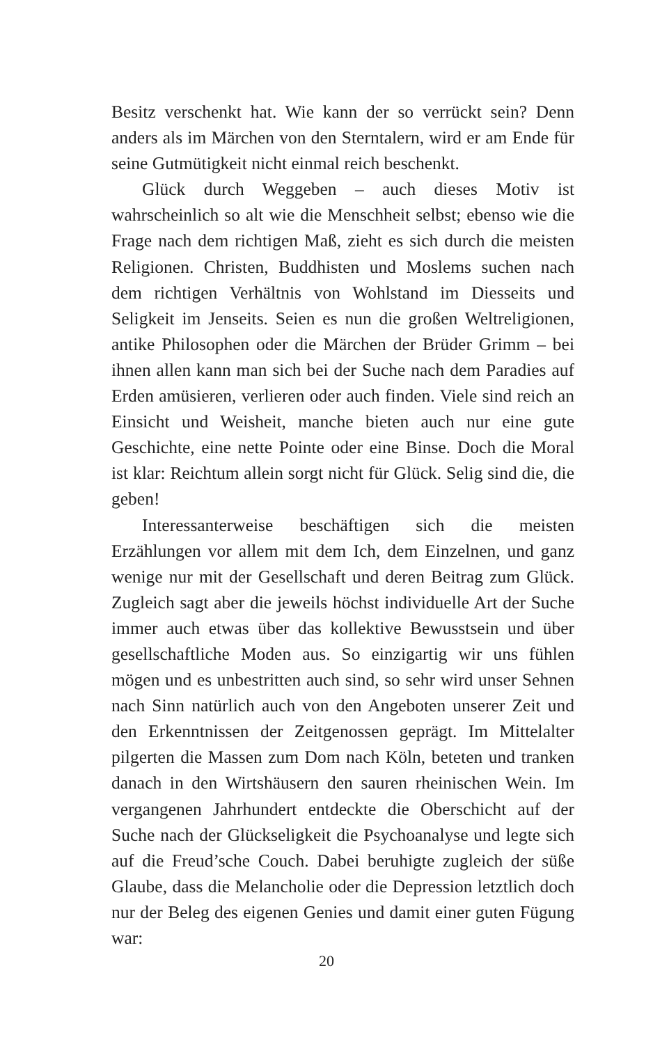Besitz verschenkt hat. Wie kann der so verrückt sein? Denn anders als im Märchen von den Sterntalern, wird er am Ende für seine Gutmütigkeit nicht einmal reich beschenkt.
Glück durch Weggeben – auch dieses Motiv ist wahrscheinlich so alt wie die Menschheit selbst; ebenso wie die Frage nach dem richtigen Maß, zieht es sich durch die meisten Religionen. Christen, Buddhisten und Moslems suchen nach dem richtigen Verhältnis von Wohlstand im Diesseits und Seligkeit im Jenseits. Seien es nun die großen Weltreligionen, antike Philosophen oder die Märchen der Brüder Grimm – bei ihnen allen kann man sich bei der Suche nach dem Paradies auf Erden amüsieren, verlieren oder auch finden. Viele sind reich an Einsicht und Weisheit, manche bieten auch nur eine gute Geschichte, eine nette Pointe oder eine Binse. Doch die Moral ist klar: Reichtum allein sorgt nicht für Glück. Selig sind die, die geben!
Interessanterweise beschäftigen sich die meisten Erzählungen vor allem mit dem Ich, dem Einzelnen, und ganz wenige nur mit der Gesellschaft und deren Beitrag zum Glück. Zugleich sagt aber die jeweils höchst individuelle Art der Suche immer auch etwas über das kollektive Bewusstsein und über gesellschaftliche Moden aus. So einzigartig wir uns fühlen mögen und es unbestritten auch sind, so sehr wird unser Sehnen nach Sinn natürlich auch von den Angeboten unserer Zeit und den Erkenntnissen der Zeitgenossen geprägt. Im Mittelalter pilgerten die Massen zum Dom nach Köln, beteten und tranken danach in den Wirtshäusern den sauren rheinischen Wein. Im vergangenen Jahrhundert entdeckte die Oberschicht auf der Suche nach der Glückseligkeit die Psychoanalyse und legte sich auf die Freud’sche Couch. Dabei beruhigte zugleich der süße Glaube, dass die Melancholie oder die Depression letztlich doch nur der Beleg des eigenen Genies und damit einer guten Fügung war:
20